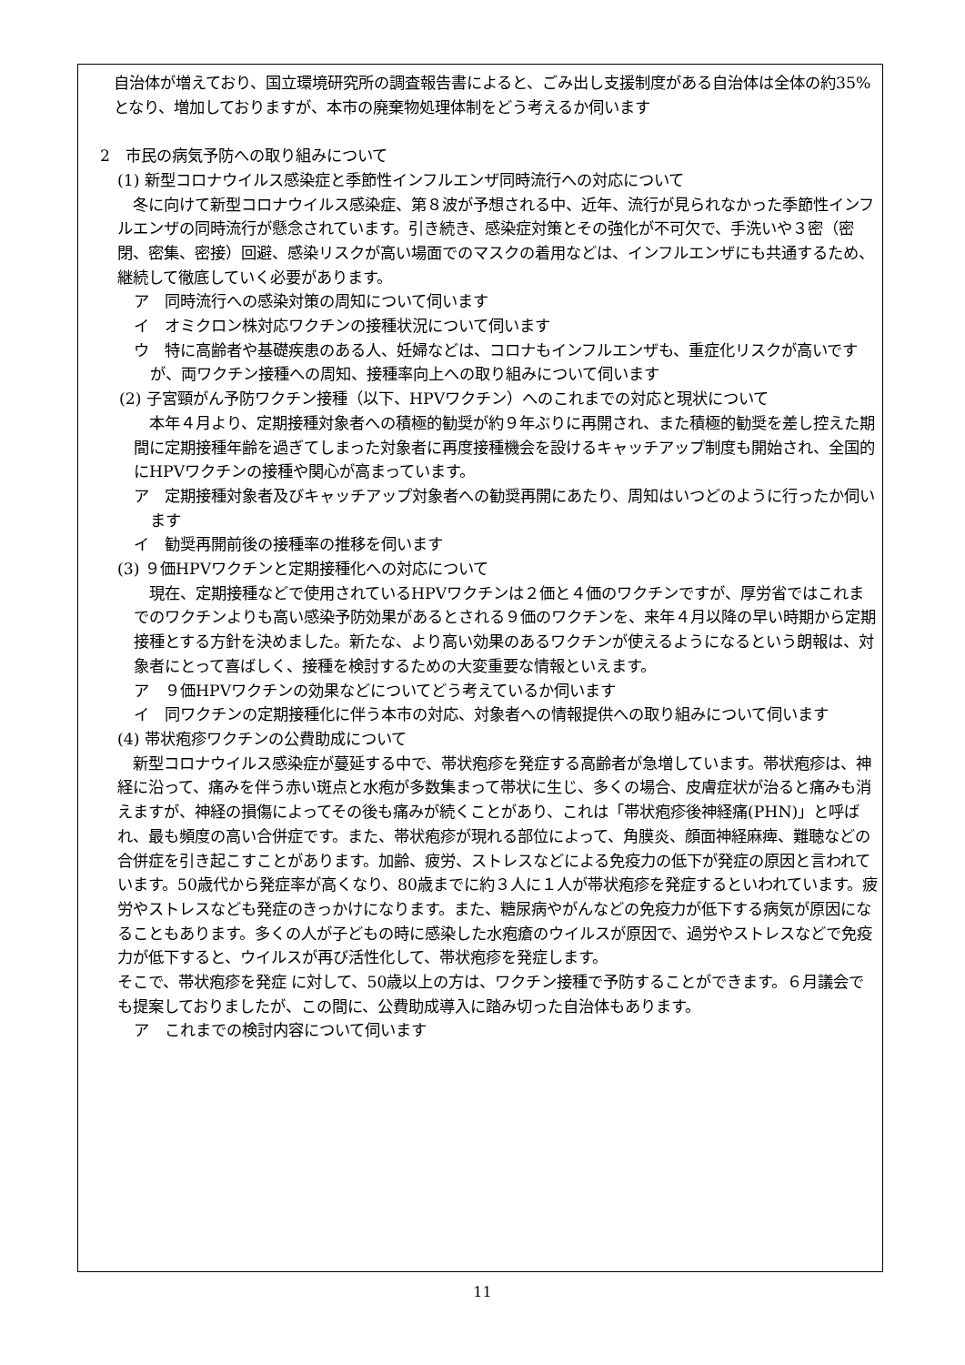自治体が増えており、国立環境研究所の調査報告書によると、ごみ出し支援制度がある自治体は全体の約35%となり、増加しておりますが、本市の廃棄物処理体制をどう考えるか伺います
2　市民の病気予防への取り組みについて
(1) 新型コロナウイルス感染症と季節性インフルエンザ同時流行への対応について
　冬に向けて新型コロナウイルス感染症、第８波が予想される中、近年、流行が見られなかった季節性インフルエンザの同時流行が懸念されています。引き続き、感染症対策とその強化が不可欠で、手洗いや３密（密閉、密集、密接）回避、感染リスクが高い場面でのマスクの着用などは、インフルエンザにも共通するため、継続して徹底していく必要があります。
ア　同時流行への感染対策の周知について伺います
イ　オミクロン株対応ワクチンの接種状況について伺います
ウ　特に高齢者や基礎疾患のある人、妊婦などは、コロナもインフルエンザも、重症化リスクが高いですが、両ワクチン接種への周知、接種率向上への取り組みについて伺います
(2) 子宮頸がん予防ワクチン接種（以下、HPVワクチン）へのこれまでの対応と現状について
　本年４月より、定期接種対象者への積極的勧奨が約９年ぶりに再開され、また積極的勧奨を差し控えた期間に定期接種年齢を過ぎてしまった対象者に再度接種機会を設けるキャッチアップ制度も開始され、全国的にHPVワクチンの接種や関心が高まっています。
ア　定期接種対象者及びキャッチアップ対象者への勧奨再開にあたり、周知はいつどのように行ったか伺います
イ　勧奨再開前後の接種率の推移を伺います
(3) ９価HPVワクチンと定期接種化への対応について
　現在、定期接種などで使用されているHPVワクチンは２価と４価のワクチンですが、厚労省ではこれまでのワクチンよりも高い感染予防効果があるとされる９価のワクチンを、来年４月以降の早い時期から定期接種とする方針を決めました。新たな、より高い効果のあるワクチンが使えるようになるという朗報は、対象者にとって喜ばしく、接種を検討するための大変重要な情報といえます。
ア　９価HPVワクチンの効果などについてどう考えているか伺います
イ　同ワクチンの定期接種化に伴う本市の対応、対象者への情報提供への取り組みについて伺います
(4) 帯状疱疹ワクチンの公費助成について
　新型コロナウイルス感染症が蔓延する中で、帯状疱疹を発症する高齢者が急増しています。帯状疱疹は、神経に沿って、痛みを伴う赤い斑点と水疱が多数集まって帯状に生じ、多くの場合、皮膚症状が治ると痛みも消えますが、神経の損傷によってその後も痛みが続くことがあり、これは「帯状疱疹後神経痛(PHN)」と呼ばれ、最も頻度の高い合併症です。また、帯状疱疹が現れる部位によって、角膜炎、顔面神経麻痺、難聴などの合併症を引き起こすことがあります。加齢、疲労、ストレスなどによる免疫力の低下が発症の原因と言われています。50歳代から発症率が高くなり、80歳までに約３人に１人が帯状疱疹を発症するといわれています。疲労やストレスなども発症のきっかけになります。また、糖尿病やがんなどの免疫力が低下する病気が原因になることもあります。多くの人が子どもの時に感染した水疱瘡のウイルスが原因で、過労やストレスなどで免疫力が低下すると、ウイルスが再び活性化して、帯状疱疹を発症します。
そこで、帯状疱疹を発症 に対して、50歳以上の方は、ワクチン接種で予防することができます。６月議会でも提案しておりましたが、この間に、公費助成導入に踏み切った自治体もあります。
ア　これまでの検討内容について伺います
11